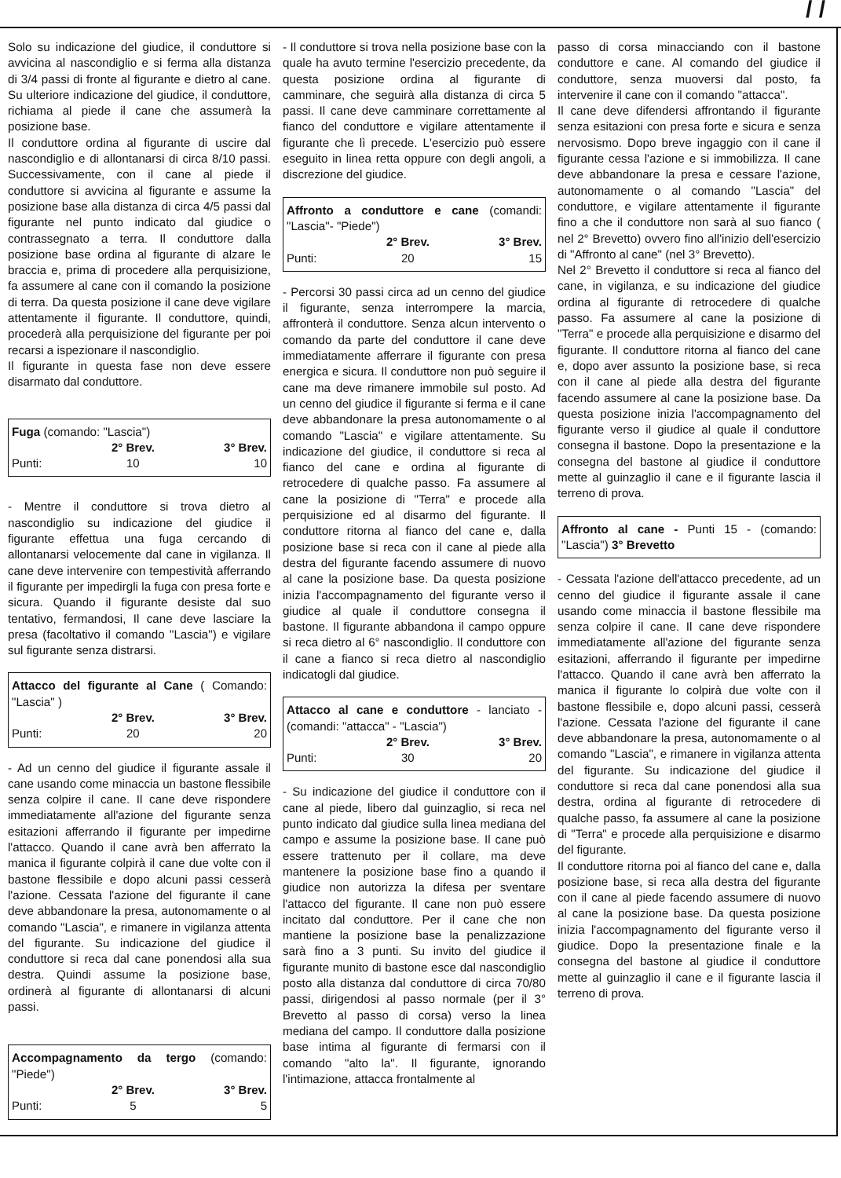/ /
Solo su indicazione del giudice, il conduttore si avvicina al nascondiglio e si ferma alla distanza di 3/4 passi di fronte al figurante e dietro al cane. Su ulteriore indicazione del giudice, il conduttore, richiama al piede il cane che assumerà la posizione base.
Il conduttore ordina al figurante di uscire dal nascondiglio e di allontanarsi di circa 8/10 passi. Successivamente, con il cane al piede il conduttore si avvicina al figurante e assume la posizione base alla distanza di circa 4/5 passi dal figurante nel punto indicato dal giudice o contrassegnato a terra. Il conduttore dalla posizione base ordina al figurante di alzare le braccia e, prima di procedere alla perquisizione, fa assumere al cane con il comando la posizione di terra. Da questa posizione il cane deve vigilare attentamente il figurante. Il conduttore, quindi, procederà alla perquisizione del figurante per poi recarsi a ispezionare il nascondiglio.
Il figurante in questa fase non deve essere disarmato dal conduttore.
Fuga (comando: "Lascia")
| | 2° Brev. | 3° Brev. |
| --- | --- | --- |
| Punti: | 10 | 10 |
- Mentre il conduttore si trova dietro al nascondiglio su indicazione del giudice il figurante effettua una fuga cercando di allontanarsi velocemente dal cane in vigilanza. Il cane deve intervenire con tempestività afferrando il figurante per impedirgli la fuga con presa forte e sicura. Quando il figurante desiste dal suo tentativo, fermandosi, Il cane deve lasciare la presa (facoltativo il comando "Lascia") e vigilare sul figurante senza distrarsi.
Attacco del figurante al Cane ( Comando: "Lascia" )
| | 2° Brev. | 3° Brev. |
| --- | --- | --- |
| Punti: | 20 | 20 |
- Ad un cenno del giudice il figurante assale il cane usando come minaccia un bastone flessibile senza colpire il cane. Il cane deve rispondere immediatamente all'azione del figurante senza esitazioni afferrando il figurante per impedirne l'attacco. Quando il cane avrà ben afferrato la manica il figurante colpirà il cane due volte con il bastone flessibile e dopo alcuni passi cesserà l'azione. Cessata l'azione del figurante il cane deve abbandonare la presa, autonomamente o al comando "Lascia", e rimanere in vigilanza attenta del figurante. Su indicazione del giudice il conduttore si reca dal cane ponendosi alla sua destra. Quindi assume la posizione base, ordinerà al figurante di allontanarsi di alcuni passi.
Accompagnamento da tergo (comando: "Piede")
| | 2° Brev. | 3° Brev. |
| --- | --- | --- |
| Punti: | 5 | 5 |
- Il conduttore si trova nella posizione base con la quale ha avuto termine l'esercizio precedente, da questa posizione ordina al figurante di camminare, che seguirà alla distanza di circa 5 passi. Il cane deve camminare correttamente al fianco del conduttore e vigilare attentamente il figurante che lì precede. L'esercizio può essere eseguito in linea retta oppure con degli angoli, a discrezione del giudice.
Affronto a conduttore e cane (comandi: "Lascia"- "Piede")
| | 2° Brev. | 3° Brev. |
| --- | --- | --- |
| Punti: | 20 | 15 |
- Percorsi 30 passi circa ad un cenno del giudice il figurante, senza interrompere la marcia, affronterà il conduttore. Senza alcun intervento o comando da parte del conduttore il cane deve immediatamente afferrare il figurante con presa energica e sicura. Il conduttore non può seguire il cane ma deve rimanere immobile sul posto. Ad un cenno del giudice il figurante si ferma e il cane deve abbandonare la presa autonomamente o al comando "Lascia" e vigilare attentamente. Su indicazione del giudice, il conduttore si reca al fianco del cane e ordina al figurante di retrocedere di qualche passo. Fa assumere al cane la posizione di "Terra" e procede alla perquisizione ed al disarmo del figurante. Il conduttore ritorna al fianco del cane e, dalla posizione base si reca con il cane al piede alla destra del figurante facendo assumere di nuovo al cane la posizione base. Da questa posizione inizia l'accompagnamento del figurante verso il giudice al quale il conduttore consegna il bastone. Il figurante abbandona il campo oppure si reca dietro al 6° nascondiglio. Il conduttore con il cane a fianco si reca dietro al nascondiglio indicatogli dal giudice.
Attacco al cane e conduttore - lanciato - (comandi: "attacca" - "Lascia")
| | 2° Brev. | 3° Brev. |
| --- | --- | --- |
| Punti: | 30 | 20 |
- Su indicazione del giudice il conduttore con il cane al piede, libero dal guinzaglio, si reca nel punto indicato dal giudice sulla linea mediana del campo e assume la posizione base. Il cane può essere trattenuto per il collare, ma deve mantenere la posizione base fino a quando il giudice non autorizza la difesa per sventare l'attacco del figurante. Il cane non può essere incitato dal conduttore. Per il cane che non mantiene la posizione base la penalizzazione sarà fino a 3 punti. Su invito del giudice il figurante munito di bastone esce dal nascondiglio posto alla distanza dal conduttore di circa 70/80 passi, dirigendosi al passo normale (per il 3° Brevetto al passo di corsa) verso la linea mediana del campo. Il conduttore dalla posizione base intima al figurante di fermarsi con il comando "alto la". Il figurante, ignorando l'intimazione, attacca frontalmente al
passo di corsa minacciando con il bastone conduttore e cane. Al comando del giudice il conduttore, senza muoversi dal posto, fa intervenire il cane con il comando "attacca".
Il cane deve difendersi affrontando il figurante senza esitazioni con presa forte e sicura e senza nervosismo. Dopo breve ingaggio con il cane il figurante cessa l'azione e si immobilizza. Il cane deve abbandonare la presa e cessare l'azione, autonomamente o al comando "Lascia" del conduttore, e vigilare attentamente il figurante fino a che il conduttore non sarà al suo fianco ( nel 2° Brevetto) ovvero fino all'inizio dell'esercizio di "Affronto al cane" (nel 3° Brevetto).
Nel 2° Brevetto il conduttore si reca al fianco del cane, in vigilanza, e su indicazione del giudice ordina al figurante di retrocedere di qualche passo. Fa assumere al cane la posizione di "Terra" e procede alla perquisizione e disarmo del figurante. Il conduttore ritorna al fianco del cane e, dopo aver assunto la posizione base, si reca con il cane al piede alla destra del figurante facendo assumere al cane la posizione base. Da questa posizione inizia l'accompagnamento del figurante verso il giudice al quale il conduttore consegna il bastone. Dopo la presentazione e la consegna del bastone al giudice il conduttore mette al guinzaglio il cane e il figurante lascia il terreno di prova.
Affronto al cane - Punti 15 - (comando: "Lascia") 3° Brevetto
- Cessata l'azione dell'attacco precedente, ad un cenno del giudice il figurante assale il cane usando come minaccia il bastone flessibile ma senza colpire il cane. Il cane deve rispondere immediatamente all'azione del figurante senza esitazioni, afferrando il figurante per impedirne l'attacco. Quando il cane avrà ben afferrato la manica il figurante lo colpirà due volte con il bastone flessibile e, dopo alcuni passi, cesserà l'azione. Cessata l'azione del figurante il cane deve abbandonare la presa, autonomamente o al comando "Lascia", e rimanere in vigilanza attenta del figurante. Su indicazione del giudice il conduttore si reca dal cane ponendosi alla sua destra, ordina al figurante di retrocedere di qualche passo, fa assumere al cane la posizione di "Terra" e procede alla perquisizione e disarmo del figurante.
Il conduttore ritorna poi al fianco del cane e, dalla posizione base, si reca alla destra del figurante con il cane al piede facendo assumere di nuovo al cane la posizione base. Da questa posizione inizia l'accompagnamento del figurante verso il giudice. Dopo la presentazione finale e la consegna del bastone al giudice il conduttore mette al guinzaglio il cane e il figurante lascia il terreno di prova.